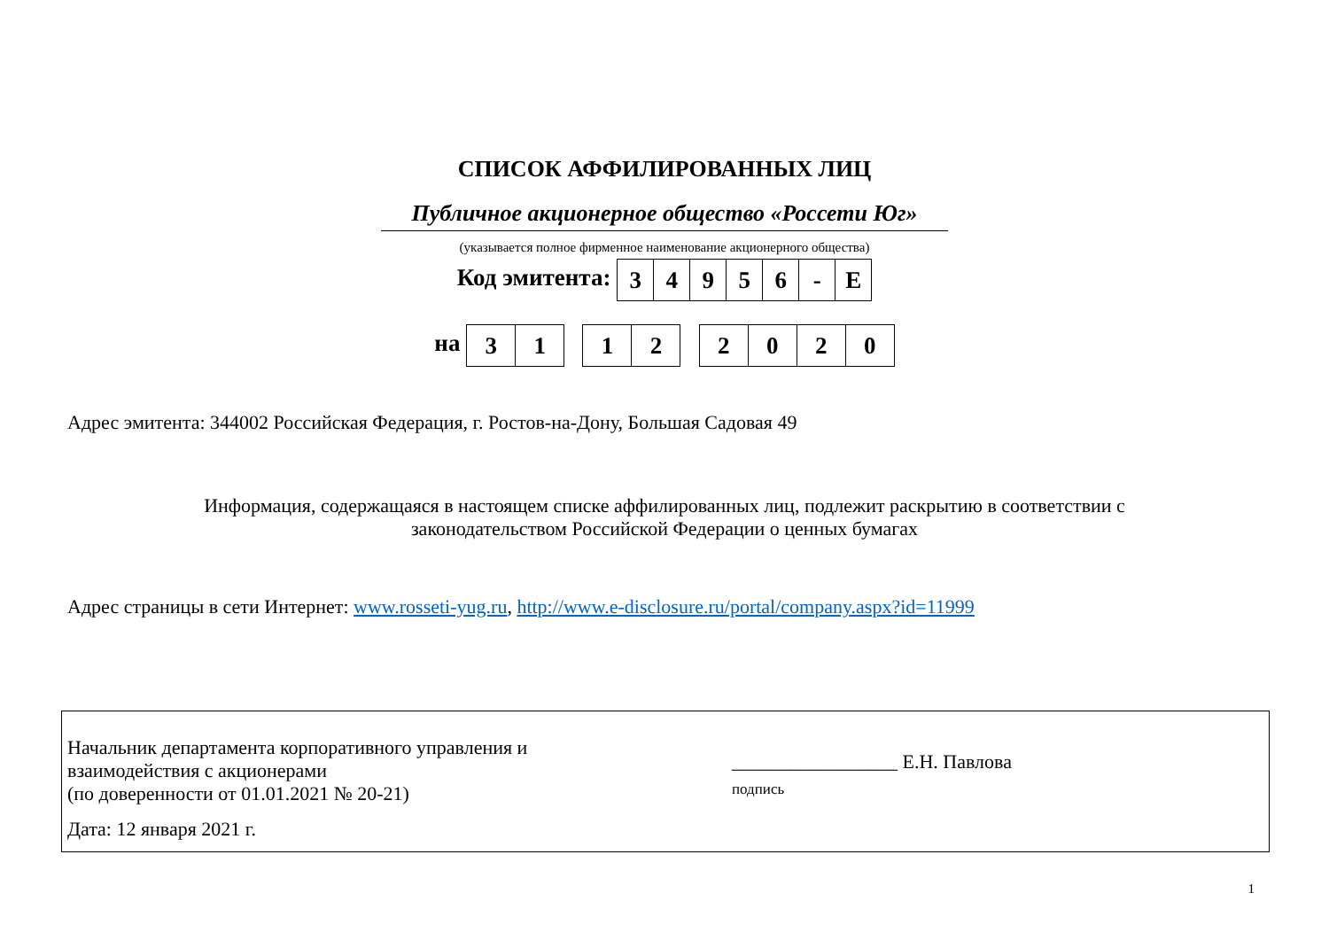СПИСОК АФФИЛИРОВАННЫХ ЛИЦ
Публичное акционерное общество «Россети Юг»
(указывается полное фирменное наименование акционерного общества)
Код эмитента:
| 3 | 4 | 9 | 5 | 6 | - | E |
на
| 3 | 1 |
| 1 | 2 |
| 2 | 0 | 2 | 0 |
Адрес эмитента: 344002 Российская Федерация, г. Ростов-на-Дону, Большая Садовая 49
Информация, содержащаяся в настоящем списке аффилированных лиц, подлежит раскрытию в соответствии с
законодательством Российской Федерации о ценных бумагах
Адрес страницы в сети Интернет: www.rosseti-yug.ru, http://www.e-disclosure.ru/portal/company.aspx?id=11999
Начальник департамента корпоративного управления и
взаимодействия с акционерами
(по доверенности от 01.01.2021 № 20-21)
Дата: 12 января 2021 г.
_________________ Е.Н. Павлова
подпись
1